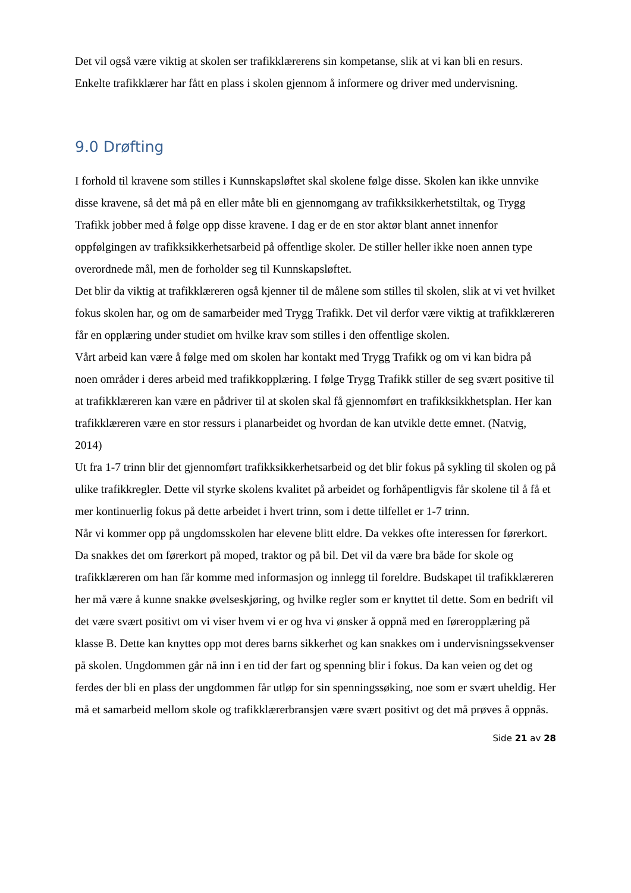Det vil også være viktig at skolen ser trafikklærerens sin kompetanse, slik at vi kan bli en resurs. Enkelte trafikklærer har fått en plass i skolen gjennom å informere og driver med undervisning.
9.0 Drøfting
I forhold til kravene som stilles i Kunnskapsløftet skal skolene følge disse. Skolen kan ikke unnvike disse kravene, så det må på en eller måte bli en gjennomgang av trafikksikkerhetstiltak, og Trygg Trafikk jobber med å følge opp disse kravene. I dag er de en stor aktør blant annet innenfor oppfølgingen av trafikksikkerhetsarbeid på offentlige skoler. De stiller heller ikke noen annen type overordnede mål, men de forholder seg til Kunnskapsløftet.
Det blir da viktig at trafikklæreren også kjenner til de målene som stilles til skolen, slik at vi vet hvilket fokus skolen har, og om de samarbeider med Trygg Trafikk. Det vil derfor være viktig at trafikklæreren får en opplæring under studiet om hvilke krav som stilles i den offentlige skolen.
Vårt arbeid kan være å følge med om skolen har kontakt med Trygg Trafikk og om vi kan bidra på noen områder i deres arbeid med trafikkopplæring. I følge Trygg Trafikk stiller de seg svært positive til at trafikklæreren kan være en pådriver til at skolen skal få gjennomført en trafikksikkhetsplan. Her kan trafikklæreren være en stor ressurs i planarbeidet og hvordan de kan utvikle dette emnet. (Natvig, 2014)
Ut fra 1-7 trinn blir det gjennomført trafikksikkerhetsarbeid og det blir fokus på sykling til skolen og på ulike trafikkregler. Dette vil styrke skolens kvalitet på arbeidet og forhåpentligvis får skolene til å få et mer kontinuerlig fokus på dette arbeidet i hvert trinn, som i dette tilfellet er 1-7 trinn.
Når vi kommer opp på ungdomsskolen har elevene blitt eldre. Da vekkes ofte interessen for førerkort. Da snakkes det om førerkort på moped, traktor og på bil. Det vil da være bra både for skole og trafikklæreren om han får komme med informasjon og innlegg til foreldre. Budskapet til trafikklæreren her må være å kunne snakke øvelseskjøring, og hvilke regler som er knyttet til dette. Som en bedrift vil det være svært positivt om vi viser hvem vi er og hva vi ønsker å oppnå med en føreropplæring på klasse B. Dette kan knyttes opp mot deres barns sikkerhet og kan snakkes om i undervisningssekvenser på skolen. Ungdommen går nå inn i en tid der fart og spenning blir i fokus. Da kan veien og det og ferdes der bli en plass der ungdommen får utløp for sin spenningssøking, noe som er svært uheldig. Her må et samarbeid mellom skole og trafikklærerbransjen være svært positivt og det må prøves å oppnås.
Side 21 av 28